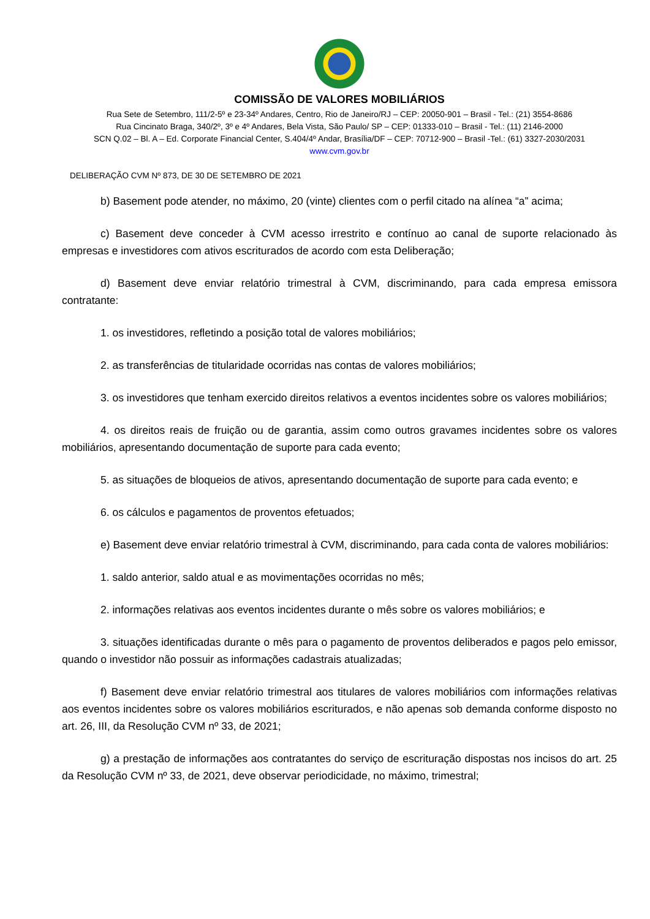COMISSÃO DE VALORES MOBILIÁRIOS
Rua Sete de Setembro, 111/2-5º e 23-34º Andares, Centro, Rio de Janeiro/RJ – CEP: 20050-901 – Brasil - Tel.: (21) 3554-8686
Rua Cincinato Braga, 340/2º, 3º e 4º Andares, Bela Vista, São Paulo/ SP – CEP: 01333-010 – Brasil - Tel.: (11) 2146-2000
SCN Q.02 – Bl. A – Ed. Corporate Financial Center, S.404/4º Andar, Brasília/DF – CEP: 70712-900 – Brasil -Tel.: (61) 3327-2030/2031
www.cvm.gov.br
DELIBERAÇÃO CVM Nº 873, DE 30 DE SETEMBRO DE 2021
b) Basement pode atender, no máximo, 20 (vinte) clientes com o perfil citado na alínea “a” acima;
c) Basement deve conceder à CVM acesso irrestrito e contínuo ao canal de suporte relacionado às empresas e investidores com ativos escriturados de acordo com esta Deliberação;
d) Basement deve enviar relatório trimestral à CVM, discriminando, para cada empresa emissora contratante:
1. os investidores, refletindo a posição total de valores mobiliários;
2. as transferências de titularidade ocorridas nas contas de valores mobiliários;
3. os investidores que tenham exercido direitos relativos a eventos incidentes sobre os valores mobiliários;
4. os direitos reais de fruição ou de garantia, assim como outros gravames incidentes sobre os valores mobiliários, apresentando documentação de suporte para cada evento;
5. as situações de bloqueios de ativos, apresentando documentação de suporte para cada evento; e
6. os cálculos e pagamentos de proventos efetuados;
e) Basement deve enviar relatório trimestral à CVM, discriminando, para cada conta de valores mobiliários:
1. saldo anterior, saldo atual e as movimentações ocorridas no mês;
2. informações relativas aos eventos incidentes durante o mês sobre os valores mobiliários; e
3. situações identificadas durante o mês para o pagamento de proventos deliberados e pagos pelo emissor, quando o investidor não possuir as informações cadastrais atualizadas;
f) Basement deve enviar relatório trimestral aos titulares de valores mobiliários com informações relativas aos eventos incidentes sobre os valores mobiliários escriturados, e não apenas sob demanda conforme disposto no art. 26, III, da Resolução CVM nº 33, de 2021;
g) a prestação de informações aos contratantes do serviço de escrituração dispostas nos incisos do art. 25 da Resolução CVM nº 33, de 2021, deve observar periodicidade, no máximo, trimestral;